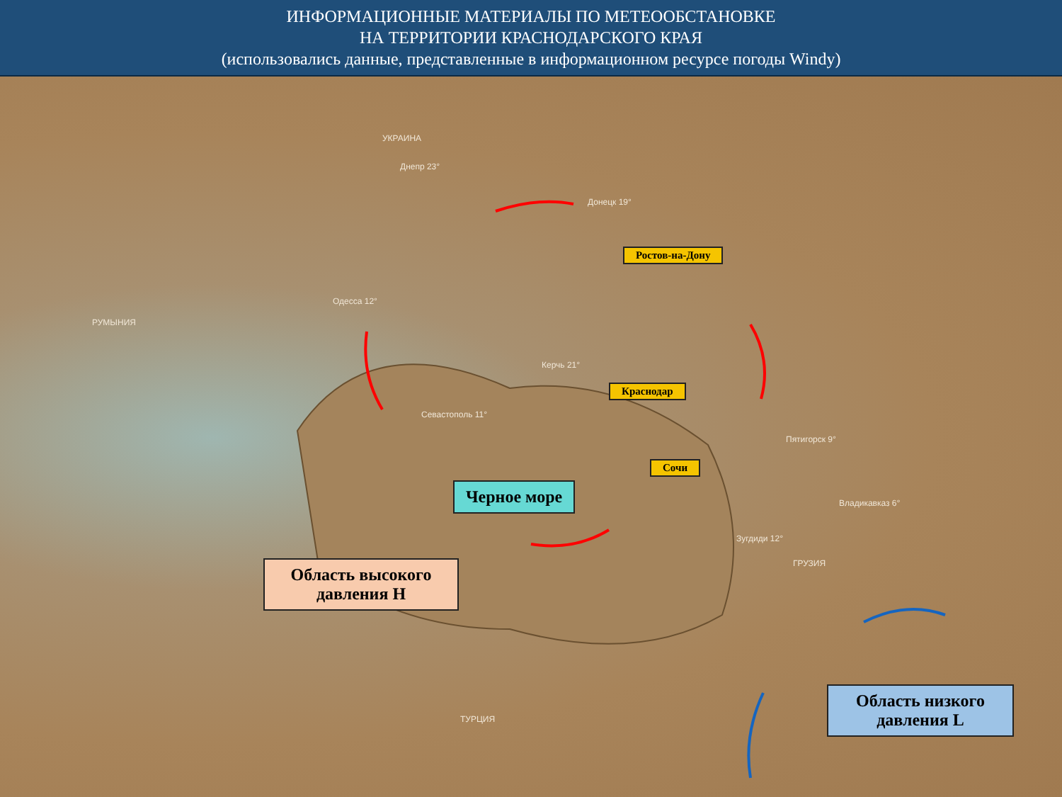ИНФОРМАЦИОННЫЕ МАТЕРИАЛЫ ПО МЕТЕООБСТАНОВКЕ
НА ТЕРРИТОРИИ КРАСНОДАРСКОГО КРАЯ
(использовались данные, представленные в информационном ресурсе погоды Windy)
УКРАИНА
РУМЫНИЯ
ТУРЦИЯ
ГРУЗИЯ
Днепр 23°
Донецк 19°
Одесса 12°
Севастополь 11°
Керчь 21°
Пятигорск 9°
Зугдиди 12°
Владикавказ 6°
Ростов-на-Дону
Краснодар
Сочи
Черное море
Область высокого давления Н
Область низкого давления L